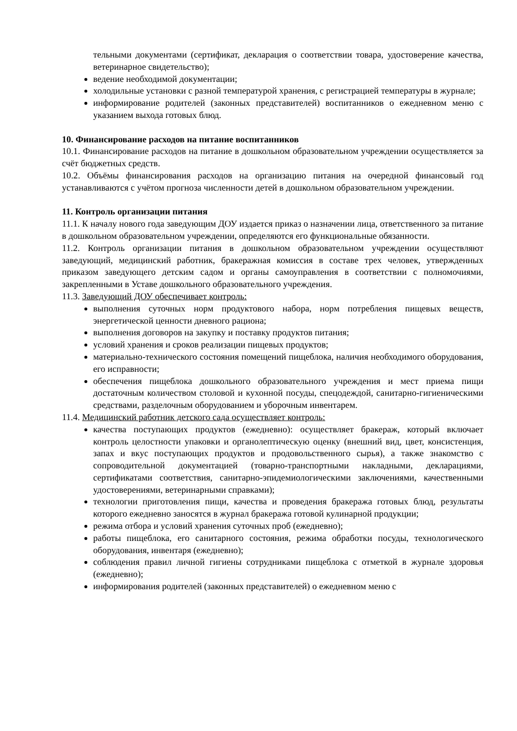тельными документами (сертификат, декларация о соответствии товара, удостоверение качества, ветеринарное свидетельство);
ведение необходимой документации;
холодильные установки с разной температурой хранения, с регистрацией температуры в журнале;
информирование родителей (законных представителей) воспитанников о ежедневном меню с указанием выхода готовых блюд.
10. Финансирование расходов на питание воспитанников
10.1. Финансирование расходов на питание в дошкольном образовательном учреждении осуществляется за счёт бюджетных средств.
10.2. Объёмы финансирования расходов на организацию питания на очередной финансовый год устанавливаются с учётом прогноза численности детей в дошкольном образовательном учреждении.
11. Контроль организации питания
11.1. К началу нового года заведующим ДОУ издается приказ о назначении лица, ответственного за питание в дошкольном образовательном учреждении, определяются его функциональные обязанности.
11.2. Контроль организации питания в дошкольном образовательном учреждении осуществляют заведующий, медицинский работник, бракеражная комиссия в составе трех человек, утвержденных приказом заведующего детским садом и органы самоуправления в соответствии с полномочиями, закрепленными в Уставе дошкольного образовательного учреждения.
11.3. Заведующий ДОУ обеспечивает контроль:
выполнения суточных норм продуктового набора, норм потребления пищевых веществ, энергетической ценности дневного рациона;
выполнения договоров на закупку и поставку продуктов питания;
условий хранения и сроков реализации пищевых продуктов;
материально-технического состояния помещений пищеблока, наличия необходимого оборудования, его исправности;
обеспечения пищеблока дошкольного образовательного учреждения и мест приема пищи достаточным количеством столовой и кухонной посуды, спецодеждой, санитарно-гигиеническими средствами, разделочным оборудованием и уборочным инвентарем.
11.4. Медицинский работник детского сада осуществляет контроль:
качества поступающих продуктов (ежедневно): осуществляет бракераж, который включает контроль целостности упаковки и органолептическую оценку (внешний вид, цвет, консистенция, запах и вкус поступающих продуктов и продовольственного сырья), а также знакомство с сопроводительной документацией (товарно-транспортными накладными, декларациями, сертификатами соответствия, санитарно-эпидемиологическими заключениями, качественными удостоверениями, ветеринарными справками);
технологии приготовления пищи, качества и проведения бракеража готовых блюд, результаты которого ежедневно заносятся в журнал бракеража готовой кулинарной продукции;
режима отбора и условий хранения суточных проб (ежедневно);
работы пищеблока, его санитарного состояния, режима обработки посуды, технологического оборудования, инвентаря (ежедневно);
соблюдения правил личной гигиены сотрудниками пищеблока с отметкой в журнале здоровья (ежедневно);
информирования родителей (законных представителей) о ежедневном меню с